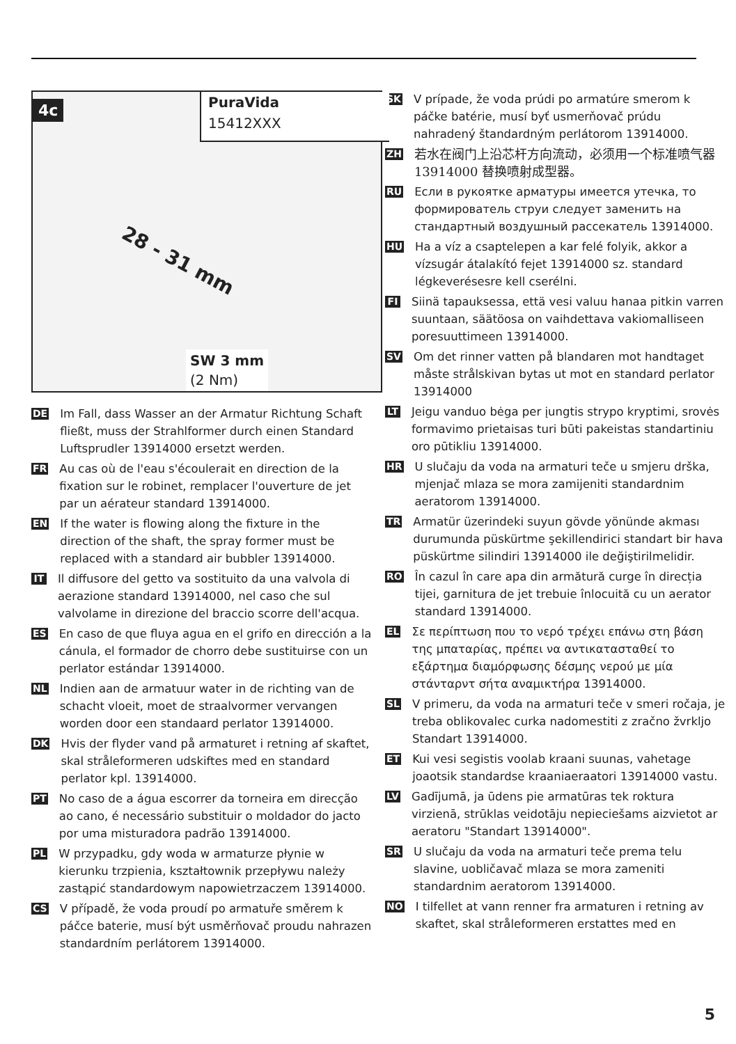4c
PuraVida
15412XXX
28 - 31 mm
SW 3 mm
(2 Nm)
DE Im Fall, dass Wasser an der Armatur Richtung Schaft fließt, muss der Strahlformer durch einen Standard Luftsprudler 13914000 ersetzt werden.
FR Au cas où de l'eau s'écoulerait en direction de la fixation sur le robinet, remplacer l'ouverture de jet par un aérateur standard 13914000.
EN If the water is flowing along the fixture in the direction of the shaft, the spray former must be replaced with a standard air bubbler 13914000.
IT Il diffusore del getto va sostituito da una valvola di aerazione standard 13914000, nel caso che sul valvolame in direzione del braccio scorre dell'acqua.
ES En caso de que fluya agua en el grifo en dirección a la cánula, el formador de chorro debe sustituirse con un perlator estándar 13914000.
NL Indien aan de armatuur water in de richting van de schacht vloeit, moet de straalvormer vervangen worden door een standaard perlator 13914000.
DK Hvis der flyder vand på armaturet i retning af skaftet, skal stråleformeren udskiftes med en standard perlator kpl. 13914000.
PT No caso de a água escorrer da torneira em direcção ao cano, é necessário substituir o moldador do jacto por uma misturadora padrão 13914000.
PL W przypadku, gdy woda w armaturze płynie w kierunku trzpienia, kształtownik przepływu należy zastąpić standardowym napowietrzaczem 13914000.
CS V případě, že voda proudí po armatuře směrem k páčce baterie, musí být usměrňovač proudu nahrazen standardním perlátorem 13914000.
SK V prípade, že voda prúdi po armatúre smerom k páčke batérie, musí byť usmerňovač prúdu nahradený štandardným perlátorom 13914000.
ZH 若水在阀门上沿芯杆方向流动，必须用一个标准喷气器 13914000 替换喷射成型器。
RU Если в рукоятке арматуры имеется утечка, то формирователь струи следует заменить на стандартный воздушный рассекатель 13914000.
HU Ha a víz a csaptelepen a kar felé folyik, akkor a vízsugár átalakító fejet 13914000 sz. standard légkeverésesre kell cserélni.
FI Siinä tapauksessa, että vesi valuu hanaa pitkin varren suuntaan, säätöosa on vaihdettava vakiomalliseen poresuuttimeen 13914000.
SV Om det rinner vatten på blandaren mot handtaget måste strålskivan bytas ut mot en standard perlator 13914000
LT Jeigu vanduo bėga per įungtis strypo kryptimi, srovės formavimo prietaisas turi būti pakeistas standartiniu oro pūtikliu 13914000.
HR U slučaju da voda na armaturi teče u smjeru drška, mjenjač mlaza se mora zamijeniti standardnim aeratorom 13914000.
TR Armatür üzerindeki suyun gövde yönünde akması durumunda püskürtme şekillendirici standart bir hava püskürtme silindiri 13914000 ile değiştirilmelidir.
RO În cazul în care apa din armătură curge în direcția tijei, garnitura de jet trebuie înlocuită cu un aerator standard 13914000.
EL Σε περίπτωση που το νερό τρέχει επάνω στη βάση της μπαταρίας, πρέπει να αντικατασταθεί το εξάρτημα διαμόρφωσης δέσμης νερού με μία στάνταρντ σήτα αναμικτήρα 13914000.
SL V primeru, da voda na armaturi teče v smeri ročaja, je treba oblikovalec curka nadomestiti z zračno žvrkljo Standart 13914000.
ET Kui vesi segistis voolab kraani suunas, vahetage joaotsik standardse kraaniaeraatori 13914000 vastu.
LV Gadījumā, ja ūdens pie armatūras tek roktura virzienā, strūklas veidotāju nepieciešams aizvietot ar aeratoru "Standart 13914000".
SR U slučaju da voda na armaturi teče prema telu slavine, uobličavač mlaza se mora zameniti standardnim aeratorom 13914000.
NO I tilfellet at vann renner fra armaturen i retning av skaftet, skal stråleformeren erstattes med en
5